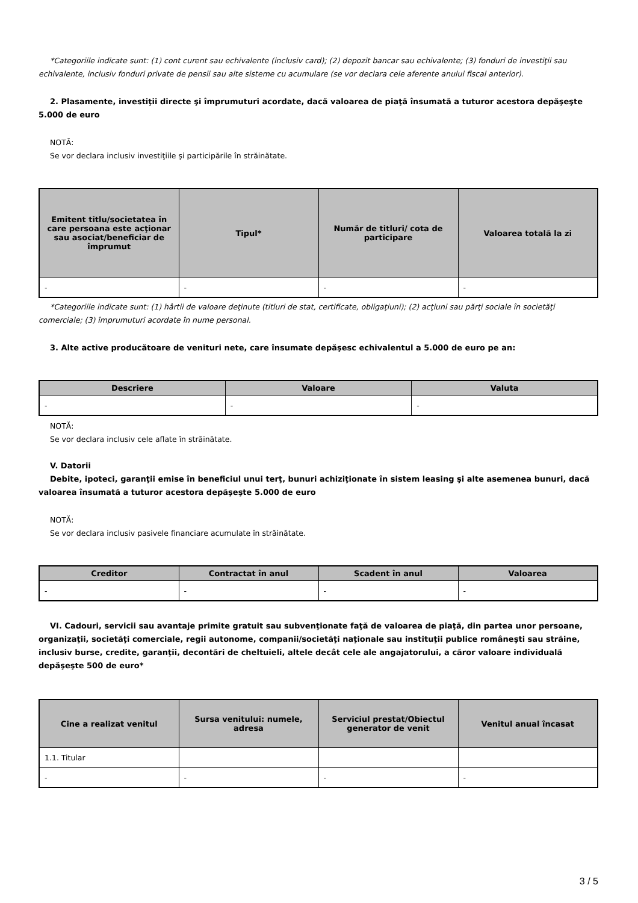*Categoriile indicate sunt: (1) cont curent sau echivalente (inclusiv card); (2) depozit bancar sau echivalente; (3) fonduri de investiţii sau echivalente, inclusiv fonduri private de pensii sau alte sisteme cu acumulare (se vor declara cele aferente anului fiscal anterior).
2. Plasamente, investiţii directe şi împrumuturi acordate, dacă valoarea de piaţă însumată a tuturor acestora depăşeşte 5.000 de euro
NOTĂ:
Se vor declara inclusiv investiţiile şi participările în străinătate.
| Emitent titlu/societatea în care persoana este acţionar sau asociat/beneficiar de împrumut | Tipul* | Număr de titluri/ cota de participare | Valoarea totală la zi |
| --- | --- | --- | --- |
| - | - | - | - |
*Categoriile indicate sunt: (1) hârtii de valoare deţinute (titluri de stat, certificate, obligaţiuni); (2) acţiuni sau părţi sociale în societăţi comerciale; (3) împrumuturi acordate în nume personal.
3. Alte active producătoare de venituri nete, care însumate depăşesc echivalentul a 5.000 de euro pe an:
| Descriere | Valoare | Valuta |
| --- | --- | --- |
| - | - | - |
NOTĂ:
Se vor declara inclusiv cele aflate în străinătate.
V. Datorii
Debite, ipoteci, garanţii emise în beneficiul unui terţ, bunuri achiziţionate în sistem leasing şi alte asemenea bunuri, dacă valoarea însumată a tuturor acestora depăşeşte 5.000 de euro
NOTĂ:
Se vor declara inclusiv pasivele financiare acumulate în străinătate.
| Creditor | Contractat în anul | Scadent în anul | Valoarea |
| --- | --- | --- | --- |
| - | - | - | - |
VI. Cadouri, servicii sau avantaje primite gratuit sau subvenţionate faţă de valoarea de piaţă, din partea unor persoane, organizaţii, societăţi comerciale, regii autonome, companii/societăţi naţionale sau instituţii publice româneşti sau străine, inclusiv burse, credite, garanţii, decontări de cheltuieli, altele decât cele ale angajatorului, a căror valoare individuală depăşeşte 500 de euro*
| Cine a realizat venitul | Sursa venitului: numele, adresa | Serviciul prestat/Obiectul generator de venit | Venitul anual încasat |
| --- | --- | --- | --- |
| 1.1. Titular | | | |
| - | - | - | - |
3 / 5